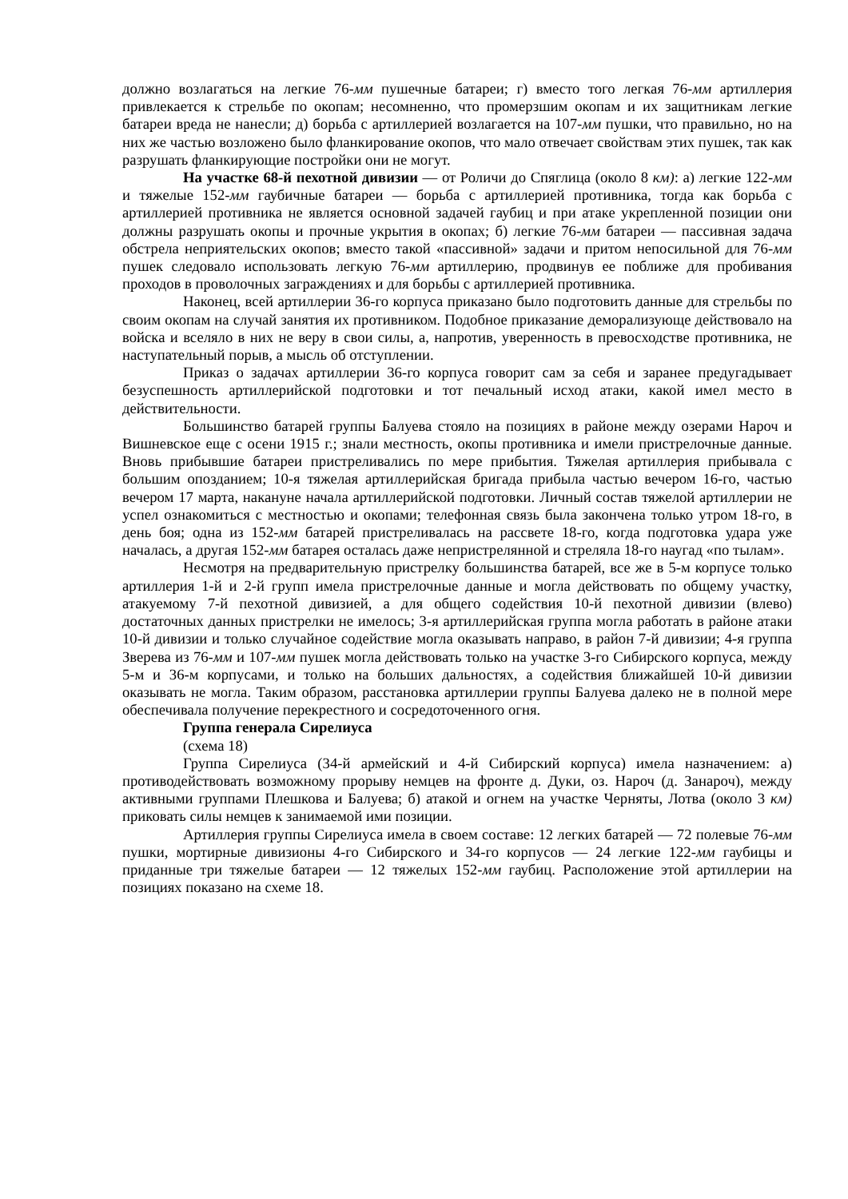должно возлагаться на легкие 76-мм пушечные батареи; г) вместо того легкая 76-мм артиллерия привлекается к стрельбе по окопам; несомненно, что промерзшим окопам и их защитникам легкие батареи вреда не нанесли; д) борьба с артиллерией возлагается на 107-мм пушки, что правильно, но на них же частью возложено было фланкирование окопов, что мало отвечает свойствам этих пушек, так как разрушать фланкирующие постройки они не могут.
На участке 68-й пехотной дивизии — от Роличи до Спяглица (около 8 км): а) легкие 122-мм и тяжелые 152-мм гаубичные батареи — борьба с артиллерией противника, тогда как борьба с артиллерией противника не является основной задачей гаубиц и при атаке укрепленной позиции они должны разрушать окопы и прочные укрытия в окопах; б) легкие 76-мм батареи — пассивная задача обстрела неприятельских окопов; вместо такой «пассивной» задачи и притом непосильной для 76-мм пушек следовало использовать легкую 76-мм артиллерию, продвинув ее поближе для пробивания проходов в проволочных заграждениях и для борьбы с артиллерией противника.
Наконец, всей артиллерии 36-го корпуса приказано было подготовить данные для стрельбы по своим окопам на случай занятия их противником. Подобное приказание деморализующе действовало на войска и вселяло в них не веру в свои силы, а, напротив, уверенность в превосходстве противника, не наступательный порыв, а мысль об отступлении.
Приказ о задачах артиллерии 36-го корпуса говорит сам за себя и заранее предугадывает безуспешность артиллерийской подготовки и тот печальный исход атаки, какой имел место в действительности.
Большинство батарей группы Балуева стояло на позициях в районе между озерами Нароч и Вишневское еще с осени 1915 г.; знали местность, окопы противника и имели пристрелочные данные. Вновь прибывшие батареи пристреливались по мере прибытия. Тяжелая артиллерия прибывала с большим опозданием; 10-я тяжелая артиллерийская бригада прибыла частью вечером 16-го, частью вечером 17 марта, накануне начала артиллерийской подготовки. Личный состав тяжелой артиллерии не успел ознакомиться с местностью и окопами; телефонная связь была закончена только утром 18-го, в день боя; одна из 152-мм батарей пристреливалась на рассвете 18-го, когда подготовка удара уже началась, а другая 152-мм батарея осталась даже непристрелянной и стреляла 18-го наугад «по тылам».
Несмотря на предварительную пристрелку большинства батарей, все же в 5-м корпусе только артиллерия 1-й и 2-й групп имела пристрелочные данные и могла действовать по общему участку, атакуемому 7-й пехотной дивизией, а для общего содействия 10-й пехотной дивизии (влево) достаточных данных пристрелки не имелось; 3-я артиллерийская группа могла работать в районе атаки 10-й дивизии и только случайное содействие могла оказывать направо, в район 7-й дивизии; 4-я группа Зверева из 76-мм и 107-мм пушек могла действовать только на участке 3-го Сибирского корпуса, между 5-м и 36-м корпусами, и только на больших дальностях, а содействия ближайшей 10-й дивизии оказывать не могла. Таким образом, расстановка артиллерии группы Балуева далеко не в полной мере обеспечивала получение перекрестного и сосредоточенного огня.
Группа генерала Сирелиуса
(схема 18)
Группа Сирелиуса (34-й армейский и 4-й Сибирский корпуса) имела назначением: а) противодействовать возможному прорыву немцев на фронте д. Дуки, оз. Нароч (д. Занароч), между активными группами Плешкова и Балуева; б) атакой и огнем на участке Черняты, Лотва (около 3 км) приковать силы немцев к занимаемой ими позиции.
Артиллерия группы Сирелиуса имела в своем составе: 12 легких батарей — 72 полевые 76-мм пушки, мортирные дивизионы 4-го Сибирского и 34-го корпусов — 24 легкие 122-мм гаубицы и приданные три тяжелые батареи — 12 тяжелых 152-мм гаубиц. Расположение этой артиллерии на позициях показано на схеме 18.